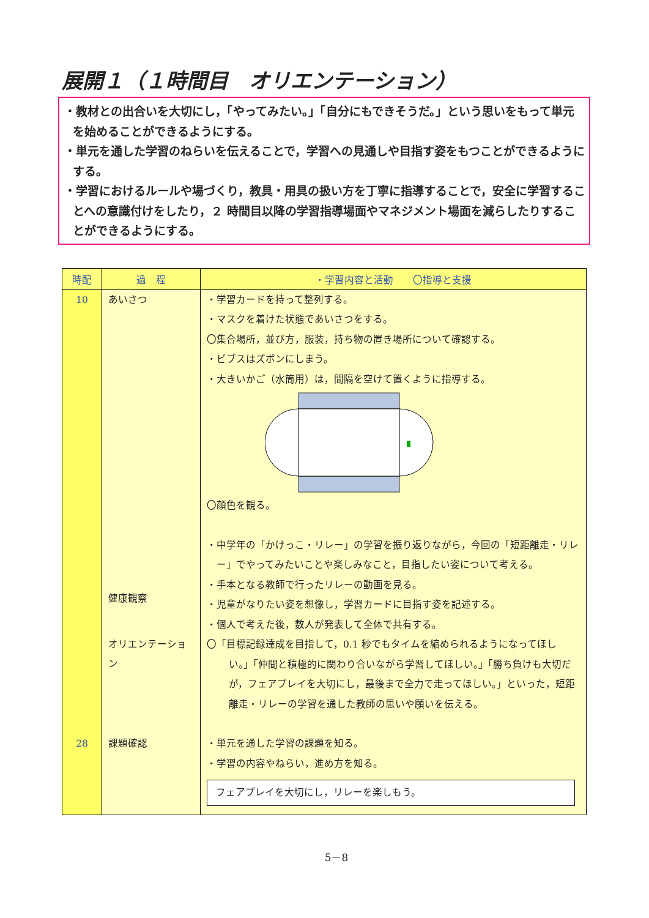展開１（１時間目　オリエンテーション）
・教材との出合いを大切にし，「やってみたい。」「自分にもできそうだ。」という思いをもって単元を始めることができるようにする。
・単元を通した学習のねらいを伝えることで，学習への見通しや目指す姿をもつことができるようにする。
・学習におけるルールや場づくり，教具・用具の扱い方を丁寧に指導することで，安全に学習することへの意識付けをしたり，２ 時間目以降の学習指導場面やマネジメント場面を減らしたりすることができるようにする。
| 時配 | 過 程 | ・学習内容と活動 〇指導と支援 |
| --- | --- | --- |
| 10 | あいさつ 健康観察 オリエンテーション | ・学習カードを持って整列する。 ・マスクを着けた状態であいさつをする。 〇集合場所，並び方，服装，持ち物の置き場所について確認する。 ・ビブスはズボンにしまう。 ・大きいかご（水筒用）は，間隔を空けて置くように指導する。 〇顔色を観る。 ・中学年の「かけっこ・リレー」の学習を振り返りながら，今回の「短距離走・リレー」でやってみたいことや楽しみなこと，目指したい姿について考える。 ・手本となる教師で行ったリレーの動画を見る。 ・児童がなりたい姿を想像し，学習カードに目指す姿を記述する。 ・個人で考えた後，数人が発表して全体で共有する。 〇「目標記録達成を目指して，0.1 秒でもタイムを縮められるようになってほしい。」「仲間と積極的に関わり合いながら学習してほしい。」「勝ち負けも大切だが，フェアプレイを大切にし，最後まで全力で走ってほしい。」といった，短距離走・リレーの学習を通した教師の思いや願いを伝える。 |
| 28 | 課題確認 | ・単元を通した学習の課題を知る。 ・学習の内容やねらい，進め方を知る。 フェアプレイを大切にし，リレーを楽しもう。 |
5－8